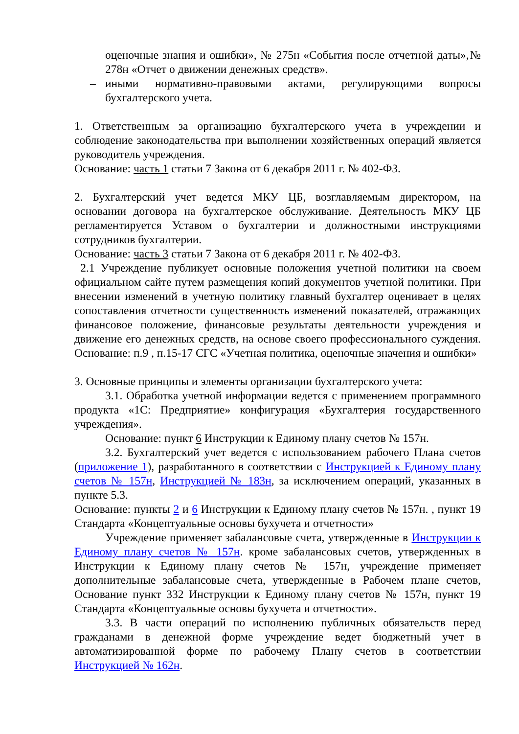оценочные знания и ошибки», № 275н «События после отчетной даты»,№ 278н «Отчет о движении денежных средств».
– иными нормативно-правовыми актами, регулирующими вопросы бухгалтерского учета.
1. Ответственным за организацию бухгалтерского учета в учреждении и соблюдение законодательства при выполнении хозяйственных операций является руководитель учреждения.
Основание: часть 1 статьи 7 Закона от 6 декабря 2011 г. № 402-ФЗ.
2. Бухгалтерский учет ведется МКУ ЦБ, возглавляемым директором, на основании договора на бухгалтерское обслуживание. Деятельность МКУ ЦБ регламентируется Уставом о бухгалтерии и должностными инструкциями сотрудников бухгалтерии.
Основание: часть 3 статьи 7 Закона от 6 декабря 2011 г. № 402-ФЗ.
2.1 Учреждение публикует основные положения учетной политики на своем официальном сайте путем размещения копий документов учетной политики. При внесении изменений в учетную политику главный бухгалтер оценивает в целях сопоставления отчетности существенность изменений показателей, отражающих финансовое положение, финансовые результаты деятельности учреждения и движение его денежных средств, на основе своего профессионального суждения. Основание: п.9 , п.15-17 СГС «Учетная политика, оценочные значения и ошибки»
3. Основные принципы и элементы организации бухгалтерского учета:
3.1. Обработка учетной информации ведется с применением программного продукта «1С: Предприятие» конфигурация «Бухгалтерия государственного учреждения».
Основание: пункт 6 Инструкции к Единому плану счетов № 157н.
3.2. Бухгалтерский учет ведется с использованием рабочего Плана счетов (приложение 1), разработанного в соответствии с Инструкцией к Единому плану счетов № 157н, Инструкцией № 183н, за исключением операций, указанных в пункте 5.3.
Основание: пункты 2 и 6 Инструкции к Единому плану счетов № 157н. , пункт 19 Стандарта «Концептуальные основы бухучета и отчетности»
Учреждение применяет забалансовые счета, утвержденные в Инструкции к Единому плану счетов № 157н. кроме забалансовых счетов, утвержденных в Инструкции к Единому плану счетов № 157н, учреждение применяет дополнительные забалансовые счета, утвержденные в Рабочем плане счетов, Основание пункт 332 Инструкции к Единому плану счетов № 157н, пункт 19 Стандарта «Концептуальные основы бухучета и отчетности».
3.3. В части операций по исполнению публичных обязательств перед гражданами в денежной форме учреждение ведет бюджетный учет в автоматизированной форме по рабочему Плану счетов в соответствии Инструкцией № 162н.